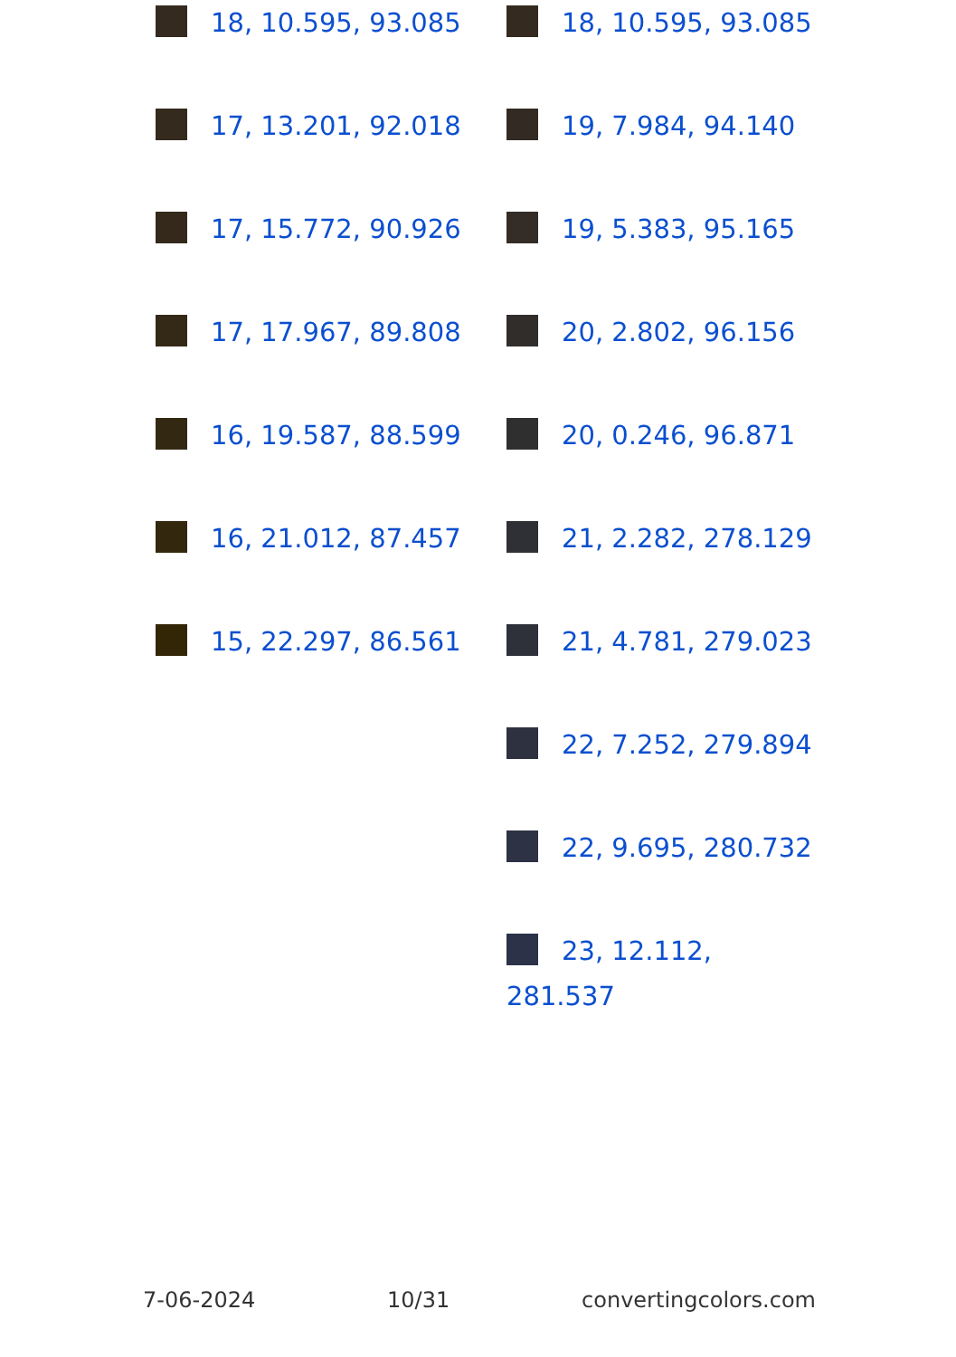18, 10.595, 93.085
17, 13.201, 92.018
17, 15.772, 90.926
17, 17.967, 89.808
16, 19.587, 88.599
16, 21.012, 87.457
15, 22.297, 86.561
18, 10.595, 93.085
19, 7.984, 94.140
19, 5.383, 95.165
20, 2.802, 96.156
20, 0.246, 96.871
21, 2.282, 278.129
21, 4.781, 279.023
22, 7.252, 279.894
22, 9.695, 280.732
23, 12.112,
281.537
7-06-2024 10/31 convertingcolors.com